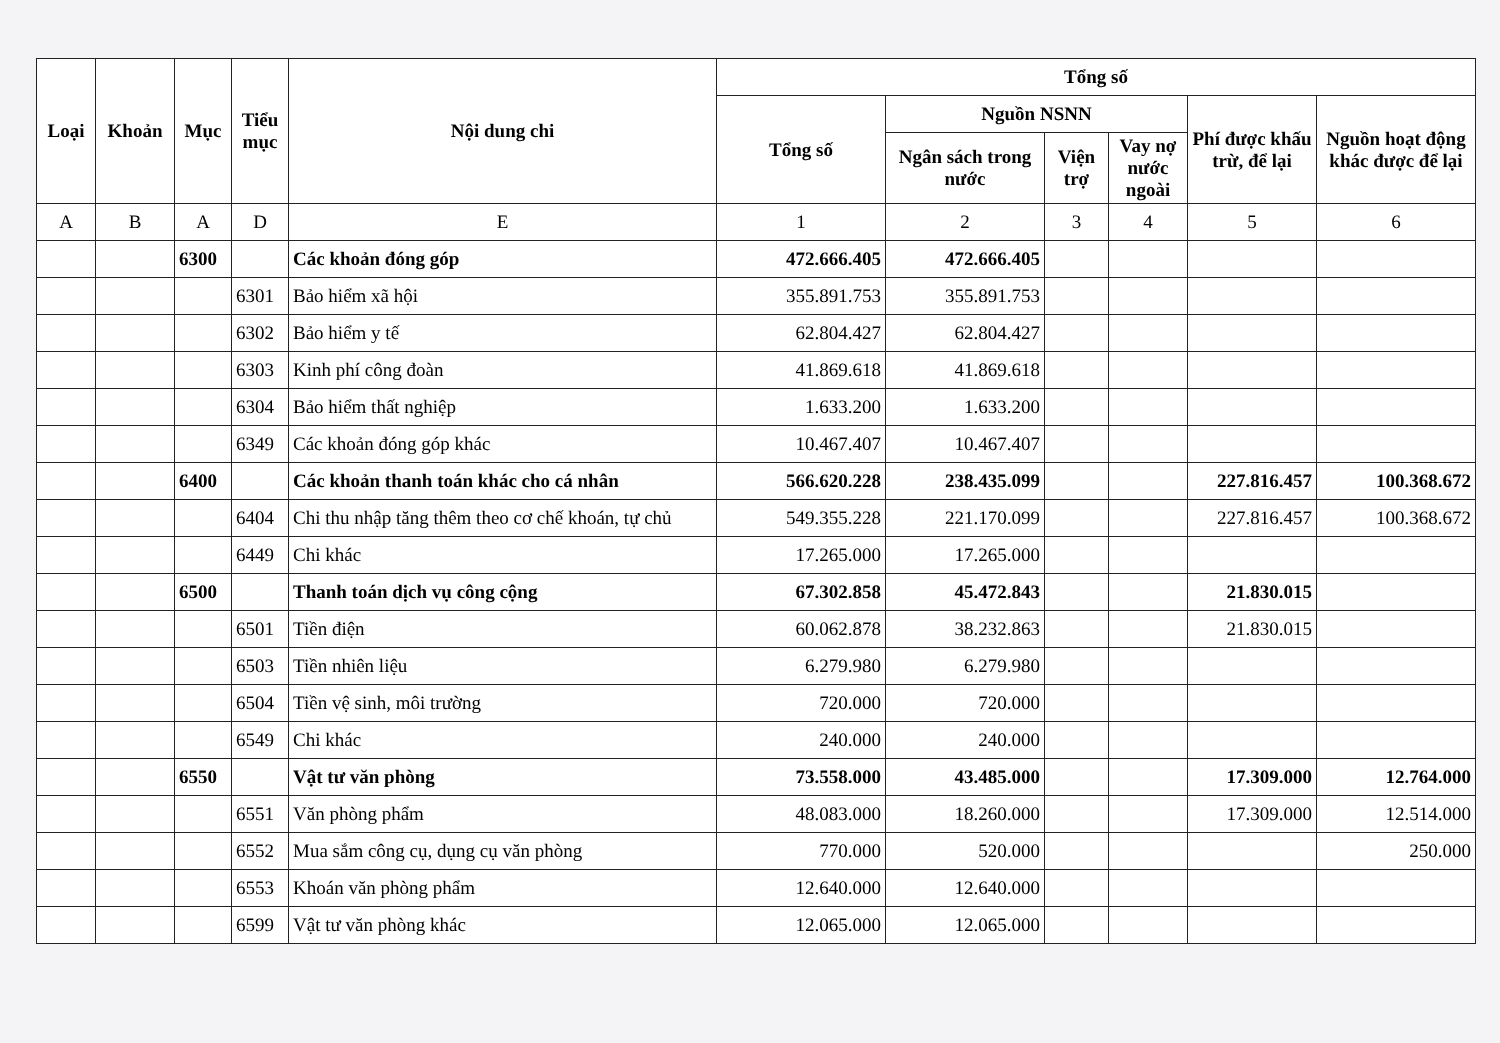| Loại | Khoản | Mục | Tiểu mục | Nội dung chi | Tổng số | | | | | |
| --- | --- | --- | --- | --- | --- | --- | --- | --- | --- | --- |
| | | | | | Tổng số | Nguồn NSNN | | | Phí được khấu trừ, để lại | Nguồn hoạt động khác được để lại |
| | | | | | | Ngân sách trong nước | Viện trợ | Vay nợ nước ngoài | | |
| A | B | A | D | E | 1 | 2 | 3 | 4 | 5 | 6 |
| | | 6300 | | Các khoản đóng góp | 472.666.405 | 472.666.405 | | | | |
| | | | 6301 | Bảo hiểm xã hội | 355.891.753 | 355.891.753 | | | | |
| | | | 6302 | Bảo hiểm y tế | 62.804.427 | 62.804.427 | | | | |
| | | | 6303 | Kinh phí công đoàn | 41.869.618 | 41.869.618 | | | | |
| | | | 6304 | Bảo hiểm thất nghiệp | 1.633.200 | 1.633.200 | | | | |
| | | | 6349 | Các khoản đóng góp khác | 10.467.407 | 10.467.407 | | | | |
| | | 6400 | | Các khoản thanh toán khác cho cá nhân | 566.620.228 | 238.435.099 | | | 227.816.457 | 100.368.672 |
| | | | 6404 | Chi thu nhập tăng thêm theo cơ chế khoán, tự chủ | 549.355.228 | 221.170.099 | | | 227.816.457 | 100.368.672 |
| | | | 6449 | Chi khác | 17.265.000 | 17.265.000 | | | | |
| | | 6500 | | Thanh toán dịch vụ công cộng | 67.302.858 | 45.472.843 | | | 21.830.015 | |
| | | | 6501 | Tiền điện | 60.062.878 | 38.232.863 | | | 21.830.015 | |
| | | | 6503 | Tiền nhiên liệu | 6.279.980 | 6.279.980 | | | | |
| | | | 6504 | Tiền vệ sinh, môi trường | 720.000 | 720.000 | | | | |
| | | | 6549 | Chi khác | 240.000 | 240.000 | | | | |
| | | 6550 | | Vật tư văn phòng | 73.558.000 | 43.485.000 | | | 17.309.000 | 12.764.000 |
| | | | 6551 | Văn phòng phẩm | 48.083.000 | 18.260.000 | | | 17.309.000 | 12.514.000 |
| | | | 6552 | Mua sắm công cụ, dụng cụ văn phòng | 770.000 | 520.000 | | | | 250.000 |
| | | | 6553 | Khoán văn phòng phẩm | 12.640.000 | 12.640.000 | | | | |
| | | | 6599 | Vật tư văn phòng khác | 12.065.000 | 12.065.000 | | | | |